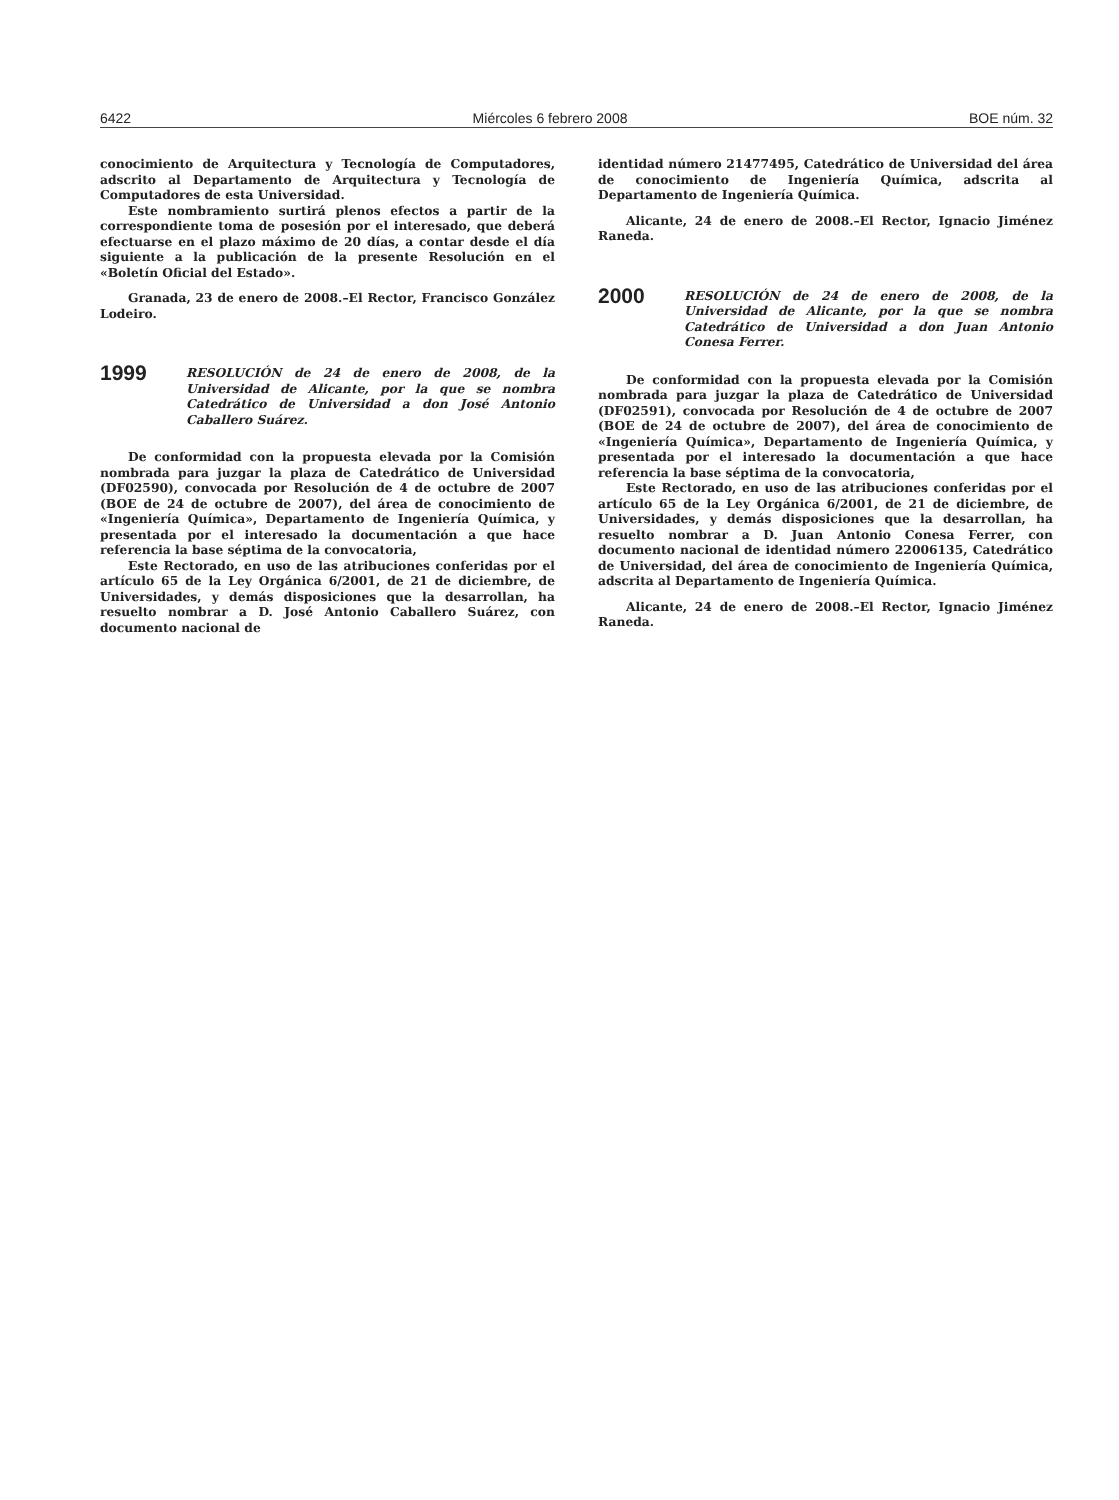6422 Miércoles 6 febrero 2008 BOE núm. 32
conocimiento de Arquitectura y Tecnología de Computadores, adscrito al Departamento de Arquitectura y Tecnología de Computadores de esta Universidad.
Este nombramiento surtirá plenos efectos a partir de la correspondiente toma de posesión por el interesado, que deberá efectuarse en el plazo máximo de 20 días, a contar desde el día siguiente a la publicación de la presente Resolución en el «Boletín Oficial del Estado».
Granada, 23 de enero de 2008.–El Rector, Francisco González Lodeiro.
1999
RESOLUCIÓN de 24 de enero de 2008, de la Universidad de Alicante, por la que se nombra Catedrático de Universidad a don José Antonio Caballero Suárez.
De conformidad con la propuesta elevada por la Comisión nombrada para juzgar la plaza de Catedrático de Universidad (DF02590), convocada por Resolución de 4 de octubre de 2007 (BOE de 24 de octubre de 2007), del área de conocimiento de «Ingeniería Química», Departamento de Ingeniería Química, y presentada por el interesado la documentación a que hace referencia la base séptima de la convocatoria,
Este Rectorado, en uso de las atribuciones conferidas por el artículo 65 de la Ley Orgánica 6/2001, de 21 de diciembre, de Universidades, y demás disposiciones que la desarrollan, ha resuelto nombrar a D. José Antonio Caballero Suárez, con documento nacional de
identidad número 21477495, Catedrático de Universidad del área de conocimiento de Ingeniería Química, adscrita al Departamento de Ingeniería Química.
Alicante, 24 de enero de 2008.–El Rector, Ignacio Jiménez Raneda.
2000
RESOLUCIÓN de 24 de enero de 2008, de la Universidad de Alicante, por la que se nombra Catedrático de Universidad a don Juan Antonio Conesa Ferrer.
De conformidad con la propuesta elevada por la Comisión nombrada para juzgar la plaza de Catedrático de Universidad (DF02591), convocada por Resolución de 4 de octubre de 2007 (BOE de 24 de octubre de 2007), del área de conocimiento de «Ingeniería Química», Departamento de Ingeniería Química, y presentada por el interesado la documentación a que hace referencia la base séptima de la convocatoria,
Este Rectorado, en uso de las atribuciones conferidas por el artículo 65 de la Ley Orgánica 6/2001, de 21 de diciembre, de Universidades, y demás disposiciones que la desarrollan, ha resuelto nombrar a D. Juan Antonio Conesa Ferrer, con documento nacional de identidad número 22006135, Catedrático de Universidad, del área de conocimiento de Ingeniería Química, adscrita al Departamento de Ingeniería Química.
Alicante, 24 de enero de 2008.–El Rector, Ignacio Jiménez Raneda.